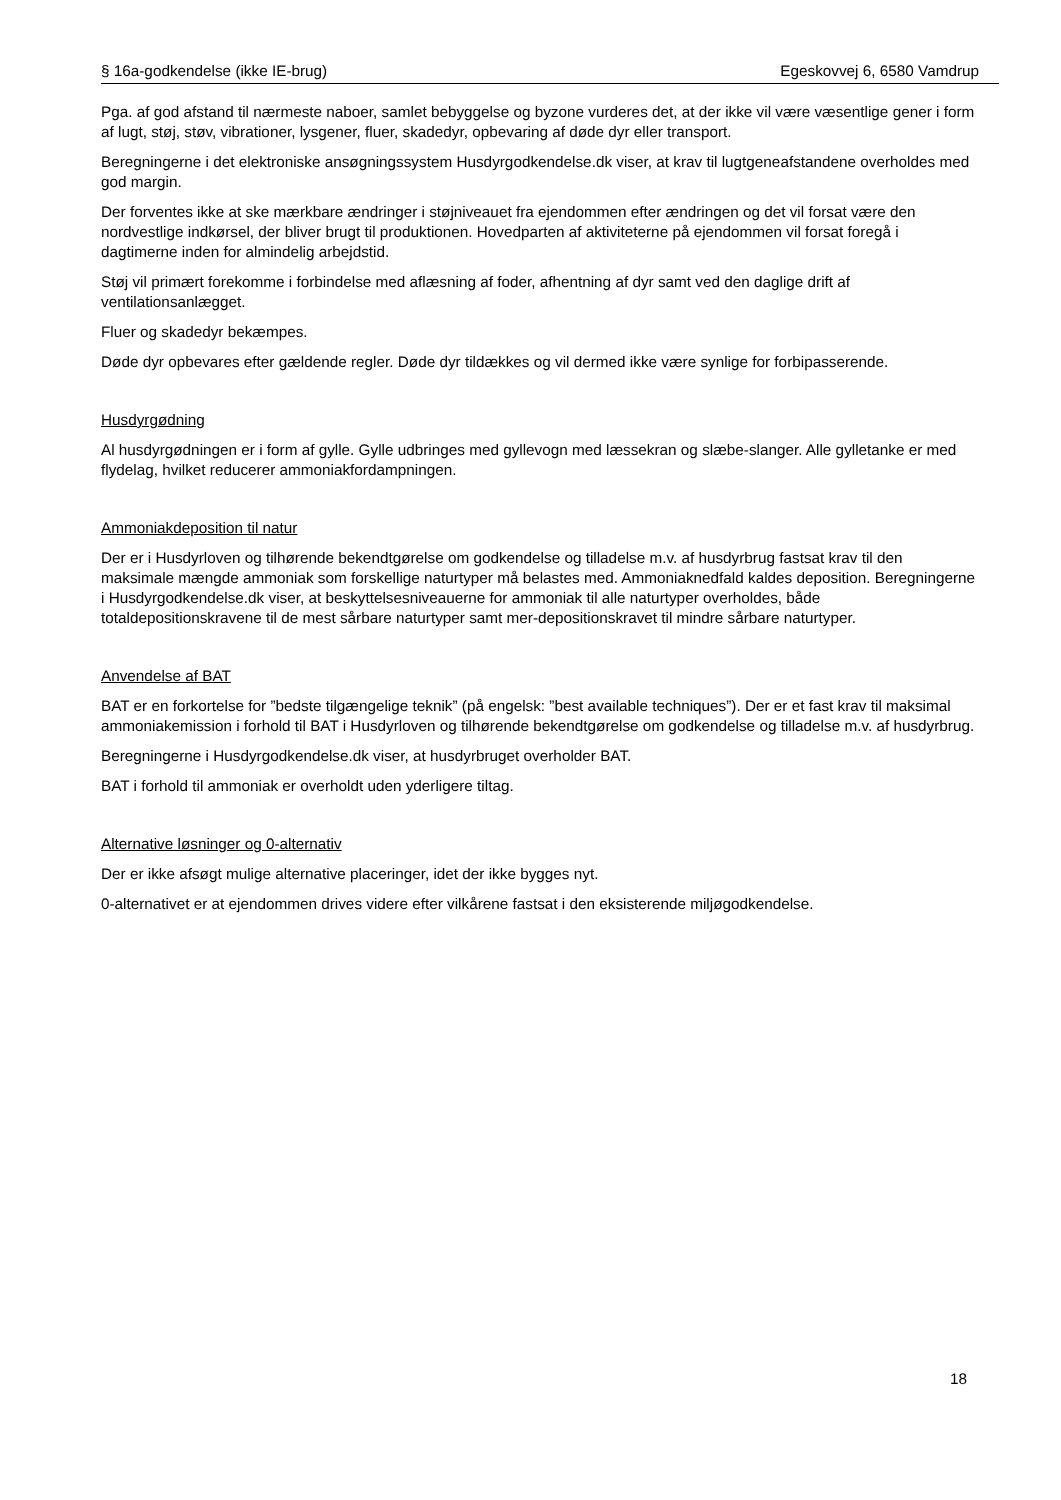§ 16a-godkendelse (ikke IE-brug) Egeskovvej 6, 6580 Vamdrup
Pga. af god afstand til nærmeste naboer, samlet bebyggelse og byzone vurderes det, at der ikke vil være væsentlige gener i form af lugt, støj, støv, vibrationer, lysgener, fluer, skadedyr, opbevaring af døde dyr eller transport.
Beregningerne i det elektroniske ansøgningssystem Husdyrgodkendelse.dk viser, at krav til lugtgeneafstandene overholdes med god margin.
Der forventes ikke at ske mærkbare ændringer i støjniveauet fra ejendommen efter ændringen og det vil forsat være den nordvestlige indkørsel, der bliver brugt til produktionen. Hovedparten af aktiviteterne på ejendommen vil forsat foregå i dagtimerne inden for almindelig arbejdstid.
Støj vil primært forekomme i forbindelse med aflæsning af foder, afhentning af dyr samt ved den daglige drift af ventilationsanlægget.
Fluer og skadedyr bekæmpes.
Døde dyr opbevares efter gældende regler. Døde dyr tildækkes og vil dermed ikke være synlige for forbipasserende.
Husdyrgødning
Al husdyrgødningen er i form af gylle. Gylle udbringes med gyllevogn med læssekran og slæbe-slanger. Alle gylletanke er med flydelag, hvilket reducerer ammoniakfordampningen.
Ammoniakdeposition til natur
Der er i Husdyrloven og tilhørende bekendtgørelse om godkendelse og tilladelse m.v. af husdyrbrug fastsat krav til den maksimale mængde ammoniak som forskellige naturtyper må belastes med. Ammoniaknedfald kaldes deposition. Beregningerne i Husdyrgodkendelse.dk viser, at beskyttelsesniveauerne for ammoniak til alle naturtyper overholdes, både totaldepositionskravene til de mest sårbare naturtyper samt mer-depositionskravet til mindre sårbare naturtyper.
Anvendelse af BAT
BAT er en forkortelse for ”bedste tilgængelige teknik” (på engelsk: ”best available techniques”). Der er et fast krav til maksimal ammoniakemission i forhold til BAT i Husdyrloven og tilhørende bekendtgørelse om godkendelse og tilladelse m.v. af husdyrbrug.
Beregningerne i Husdyrgodkendelse.dk viser, at husdyrbruget overholder BAT.
BAT i forhold til ammoniak er overholdt uden yderligere tiltag.
Alternative løsninger og 0-alternativ
Der er ikke afsøgt mulige alternative placeringer, idet der ikke bygges nyt.
0-alternativet er at ejendommen drives videre efter vilkårene fastsat i den eksisterende miljøgodkendelse.
18